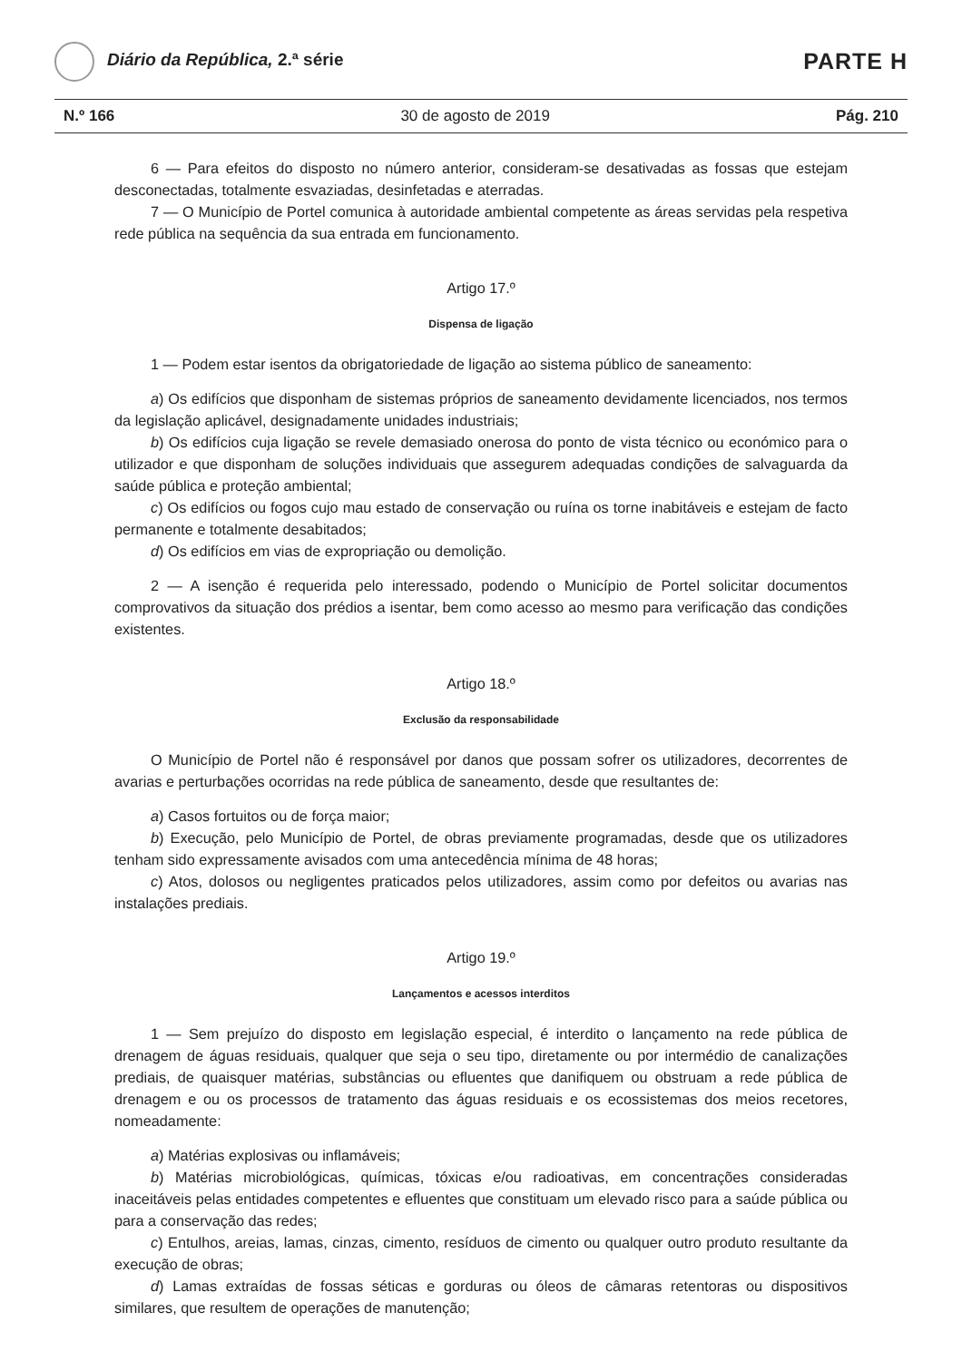Diário da República, 2.ª série
PARTE H
N.º 166 30 de agosto de 2019 Pág. 210
6 — Para efeitos do disposto no número anterior, consideram-se desativadas as fossas que estejam desconectadas, totalmente esvaziadas, desinfetadas e aterradas.
7 — O Município de Portel comunica à autoridade ambiental competente as áreas servidas pela respetiva rede pública na sequência da sua entrada em funcionamento.
Artigo 17.º
Dispensa de ligação
1 — Podem estar isentos da obrigatoriedade de ligação ao sistema público de saneamento:
a) Os edifícios que disponham de sistemas próprios de saneamento devidamente licenciados, nos termos da legislação aplicável, designadamente unidades industriais;
b) Os edifícios cuja ligação se revele demasiado onerosa do ponto de vista técnico ou económico para o utilizador e que disponham de soluções individuais que assegurem adequadas condições de salvaguarda da saúde pública e proteção ambiental;
c) Os edifícios ou fogos cujo mau estado de conservação ou ruína os torne inabitáveis e estejam de facto permanente e totalmente desabitados;
d) Os edifícios em vias de expropriação ou demolição.
2 — A isenção é requerida pelo interessado, podendo o Município de Portel solicitar documentos comprovativos da situação dos prédios a isentar, bem como acesso ao mesmo para verificação das condições existentes.
Artigo 18.º
Exclusão da responsabilidade
O Município de Portel não é responsável por danos que possam sofrer os utilizadores, decorrentes de avarias e perturbações ocorridas na rede pública de saneamento, desde que resultantes de:
a) Casos fortuitos ou de força maior;
b) Execução, pelo Município de Portel, de obras previamente programadas, desde que os utilizadores tenham sido expressamente avisados com uma antecedência mínima de 48 horas;
c) Atos, dolosos ou negligentes praticados pelos utilizadores, assim como por defeitos ou avarias nas instalações prediais.
Artigo 19.º
Lançamentos e acessos interditos
1 — Sem prejuízo do disposto em legislação especial, é interdito o lançamento na rede pública de drenagem de águas residuais, qualquer que seja o seu tipo, diretamente ou por intermédio de canalizações prediais, de quaisquer matérias, substâncias ou efluentes que danifiquem ou obstruam a rede pública de drenagem e ou os processos de tratamento das águas residuais e os ecossistemas dos meios recetores, nomeadamente:
a) Matérias explosivas ou inflamáveis;
b) Matérias microbiológicas, químicas, tóxicas e/ou radioativas, em concentrações consideradas inaceitáveis pelas entidades competentes e efluentes que constituam um elevado risco para a saúde pública ou para a conservação das redes;
c) Entulhos, areias, lamas, cinzas, cimento, resíduos de cimento ou qualquer outro produto resultante da execução de obras;
d) Lamas extraídas de fossas séticas e gorduras ou óleos de câmaras retentoras ou dispositivos similares, que resultem de operações de manutenção;